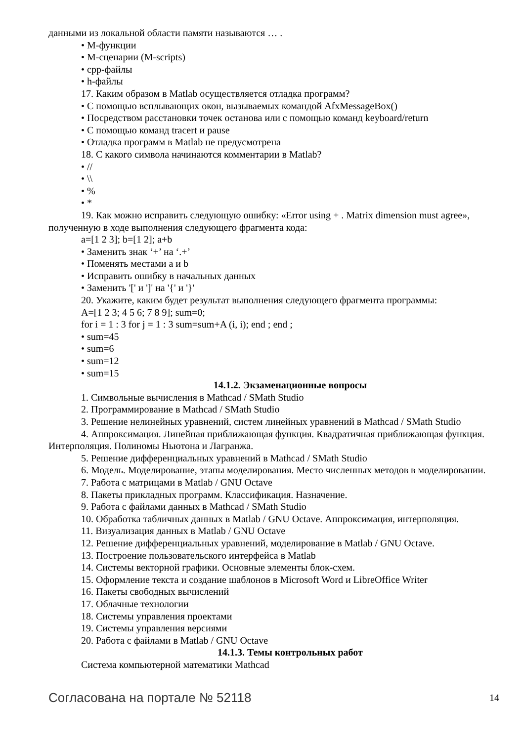данными из локальной области памяти называются … .
• М-функции
• М-сценарии (M-scripts)
• cpp-файлы
• h-файлы
17. Каким образом в Matlab осуществляется отладка программ?
• С помощью всплывающих окон, вызываемых командой AfxMessageBox()
• Посредством расстановки точек останова или с помощью команд keyboard/return
• С помощью команд tracert и pause
• Отладка программ в Matlab не предусмотрена
18. С какого символа начинаются комментарии в Matlab?
• //
• \\
• %
• *
19. Как можно исправить следующую ошибку: «Error using + . Matrix dimension must agree», полученную в ходе выполнения следующего фрагмента кода:
a=[1 2 3]; b=[1 2]; a+b
• Заменить знак ‘+’ на ‘.+’
• Поменять местами a и b
• Исправить ошибку в начальных данных
• Заменить '[' и ']' на '{' и '}'
20. Укажите, каким будет результат выполнения следующего фрагмента программы:
A=[1 2 3; 4 5 6; 7 8 9]; sum=0;
for i = 1 : 3 for j = 1 : 3 sum=sum+A (i, i); end ; end ;
• sum=45
• sum=6
• sum=12
• sum=15
14.1.2. Экзаменационные вопросы
1. Символьные вычисления в Mathcad / SMath Studio
2. Программирование в Mathcad / SMath Studio
3. Решение нелинейных уравнений, систем линейных уравнений в Mathcad / SMath Studio
4. Аппроксимация. Линейная приближающая функция. Квадратичная приближающая функция. Интерполяция. Полиномы Ньютона и Лагранжа.
5. Решение дифференциальных уравнений в Mathcad / SMath Studio
6. Модель. Моделирование, этапы моделирования. Место численных методов в моделировании.
7. Работа с матрицами в Matlab / GNU Octave
8. Пакеты прикладных программ. Классификация. Назначение.
9. Работа с файлами данных в Mathcad / SMath Studio
10. Обработка табличных данных в Matlab / GNU Octave. Аппроксимация, интерполяция.
11. Визуализация данных в Matlab / GNU Octave
12. Решение дифференциальных уравнений, моделирование в Matlab / GNU Octave.
13. Построение пользовательского интерфейса в Matlab
14. Системы векторной графики. Основные элементы блок-схем.
15. Оформление текста и создание шаблонов в Microsoft Word и LibreOffice Writer
16. Пакеты свободных вычислений
17. Облачные технологии
18. Системы управления проектами
19. Системы управления версиями
20. Работа с файлами в Matlab / GNU Octave
14.1.3. Темы контрольных работ
Система компьютерной математики Mathcad
Согласована на портале № 52118 14